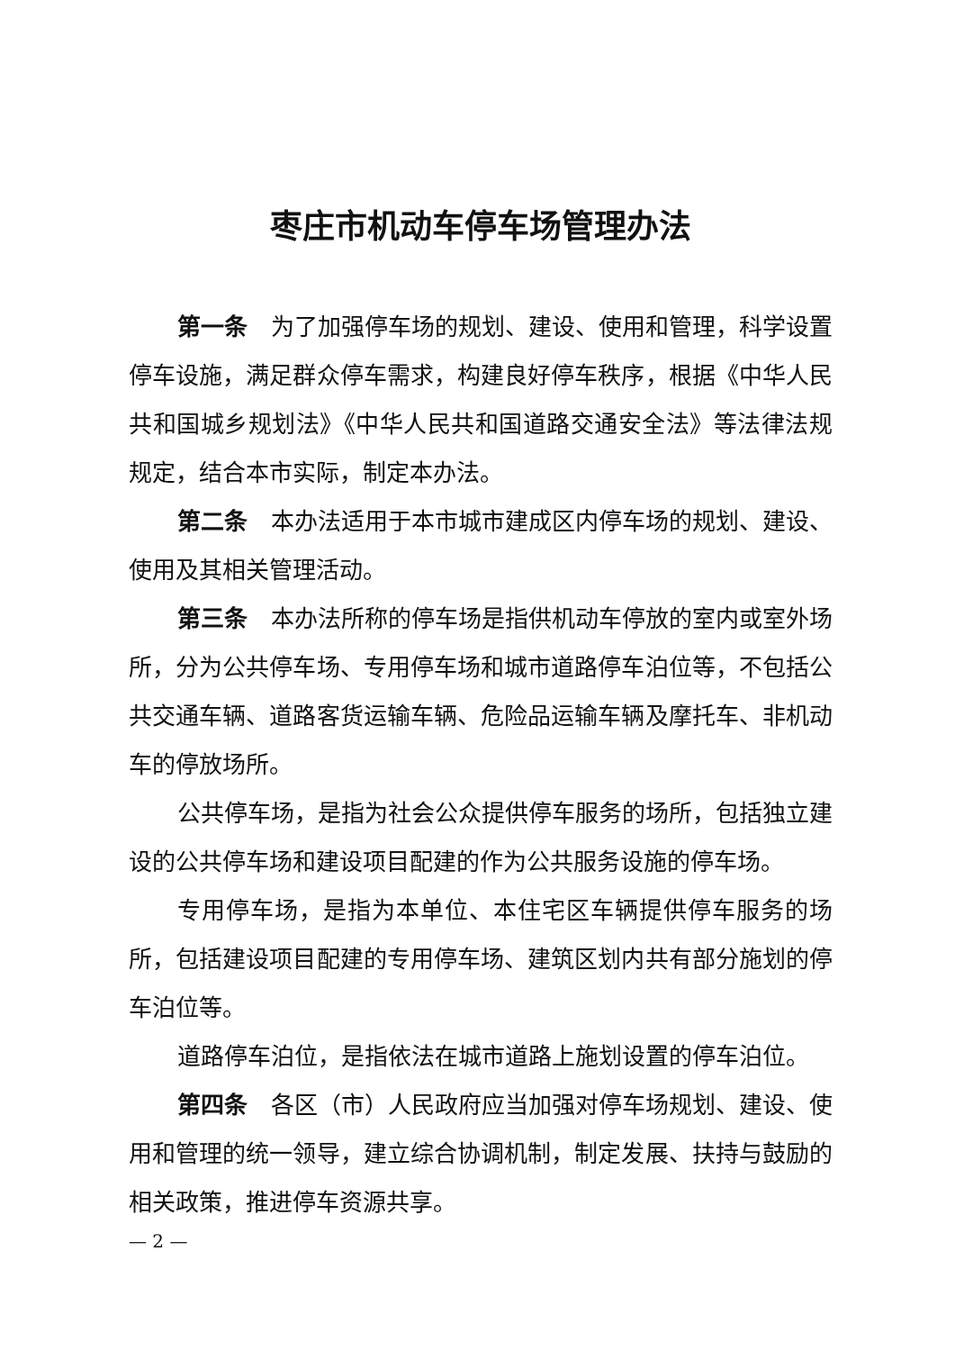枣庄市机动车停车场管理办法
第一条　为了加强停车场的规划、建设、使用和管理，科学设置停车设施，满足群众停车需求，构建良好停车秩序，根据《中华人民共和国城乡规划法》《中华人民共和国道路交通安全法》等法律法规规定，结合本市实际，制定本办法。
第二条　本办法适用于本市城市建成区内停车场的规划、建设、使用及其相关管理活动。
第三条　本办法所称的停车场是指供机动车停放的室内或室外场所，分为公共停车场、专用停车场和城市道路停车泊位等，不包括公共交通车辆、道路客货运输车辆、危险品运输车辆及摩托车、非机动车的停放场所。
公共停车场，是指为社会公众提供停车服务的场所，包括独立建设的公共停车场和建设项目配建的作为公共服务设施的停车场。
专用停车场，是指为本单位、本住宅区车辆提供停车服务的场所，包括建设项目配建的专用停车场、建筑区划内共有部分施划的停车泊位等。
道路停车泊位，是指依法在城市道路上施划设置的停车泊位。
第四条　各区（市）人民政府应当加强对停车场规划、建设、使用和管理的统一领导，建立综合协调机制，制定发展、扶持与鼓励的相关政策，推进停车资源共享。
— 2 —